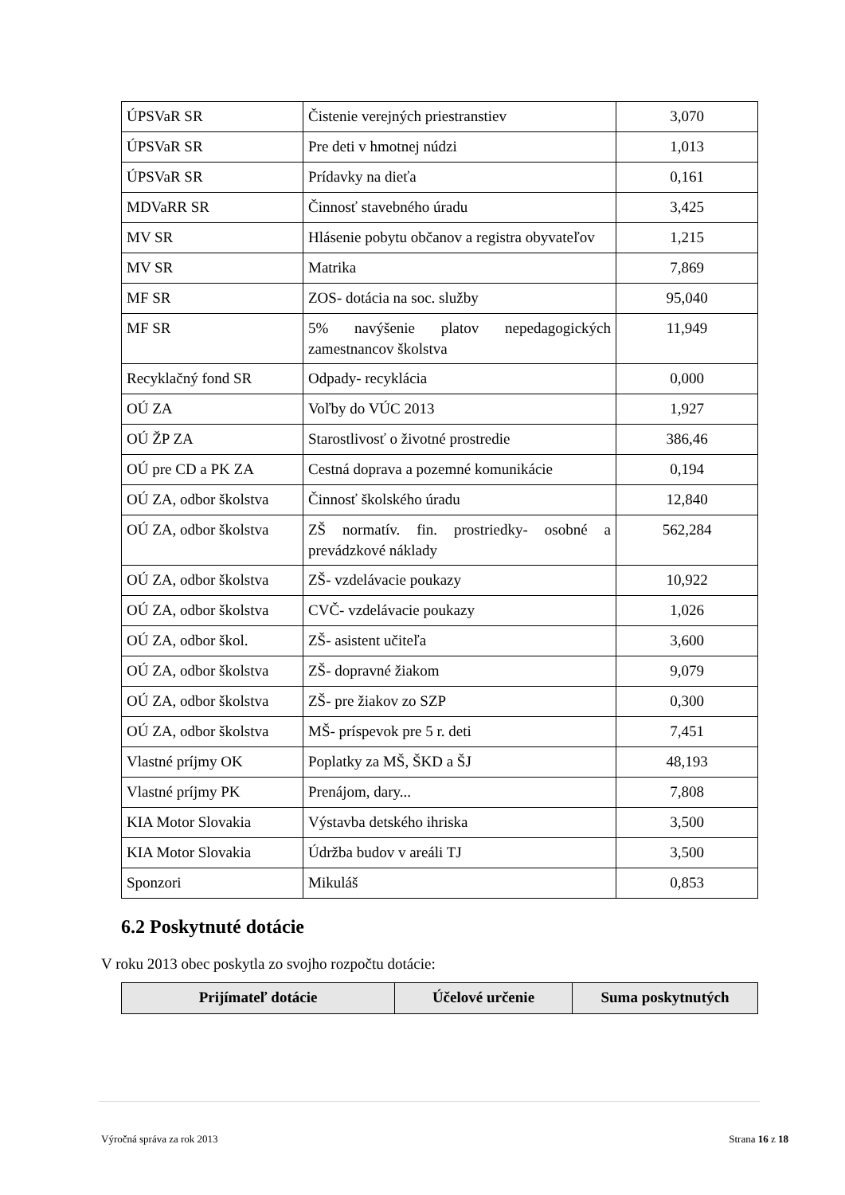| ÚPSVaR SR | Čistenie verejných priestranstiev | 3,070 |
| ÚPSVaR SR | Pre deti v hmotnej núdzi | 1,013 |
| ÚPSVaR SR | Prídavky na dieťa | 0,161 |
| MDVaRR SR | Činnosť stavebného úradu | 3,425 |
| MV SR | Hlásenie pobytu občanov a registra obyvateľov | 1,215 |
| MV SR | Matrika | 7,869 |
| MF SR | ZOS- dotácia na soc. služby | 95,040 |
| MF SR | 5% navýšenie platov nepedagogických zamestnancov školstva | 11,949 |
| Recyklačný fond SR | Odpady- recyklácia | 0,000 |
| OÚ ZA | Voľby do VÚC 2013 | 1,927 |
| OÚ ŽP ZA | Starostlivosť o životné prostredie | 386,46 |
| OÚ pre CD a PK ZA | Cestná doprava a pozemné komunikácie | 0,194 |
| OÚ ZA, odbor školstva | Činnosť školského úradu | 12,840 |
| OÚ ZA, odbor školstva | ZŠ normatív. fin. prostriedky- osobné a prevádzkové náklady | 562,284 |
| OÚ ZA, odbor školstva | ZŠ- vzdelávacie poukazy | 10,922 |
| OÚ ZA, odbor školstva | CVČ- vzdelávacie poukazy | 1,026 |
| OÚ ZA, odbor škol. | ZŠ- asistent učiteľa | 3,600 |
| OÚ ZA, odbor školstva | ZŠ- dopravné žiakom | 9,079 |
| OÚ ZA, odbor školstva | ZŠ- pre žiakov zo SZP | 0,300 |
| OÚ ZA, odbor školstva | MŠ- príspevok pre 5 r. deti | 7,451 |
| Vlastné príjmy OK | Poplatky za MŠ, ŠKD a ŠJ | 48,193 |
| Vlastné príjmy PK | Prenájom, dary... | 7,808 |
| KIA Motor Slovakia | Výstavba detského ihriska | 3,500 |
| KIA Motor Slovakia | Údržba budov v areáli TJ | 3,500 |
| Sponzori | Mikuláš | 0,853 |
6.2 Poskytnuté dotácie
V roku 2013 obec poskytla zo svojho rozpočtu dotácie:
| Prijímateľ dotácie | Účelové určenie | Suma poskytnutých |
| --- | --- | --- |
Výročná správa za rok 2013 Strana 16 z 18